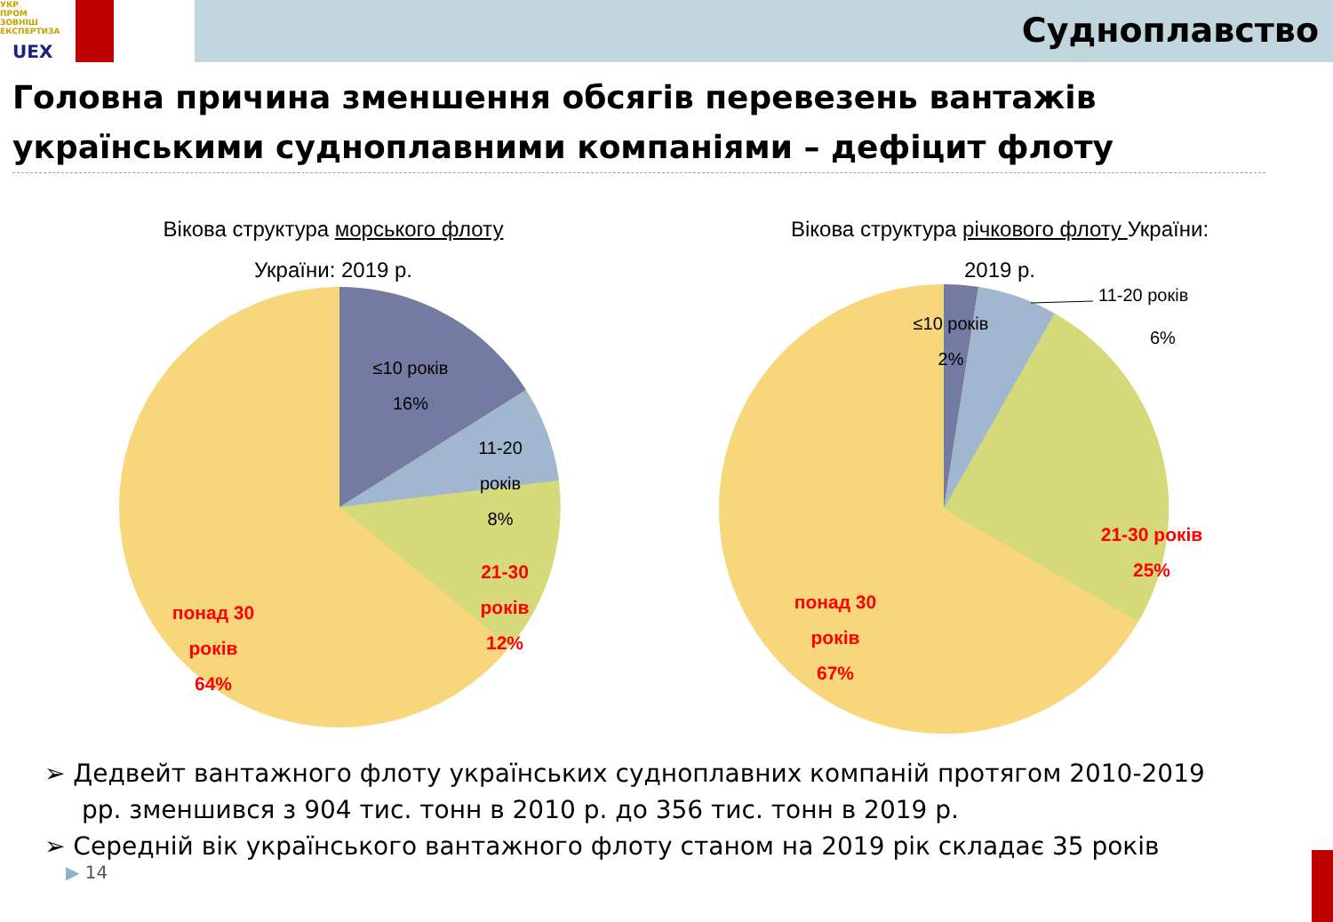УКР
ПРОМ
ЗОВНІШ
ЕКСПЕРТИЗА
UEX
Судноплавство
Головна причина зменшення обсягів перевезень вантажів українськими судноплавними компаніями – дефіцит флоту
Вікова структура морського флоту
України: 2019 р.
≤10 років
16%
11-20
років
8%
21-30
років
12%
понад 30
років
64%
Вікова структура річкового флоту України:
2019 р.
≤10 років
2%
11-20 років
6%
21-30 років
25%
понад 30
років
67%
➢ Дедвейт вантажного флоту українських судноплавних компаній протягом 2010-2019 рр. зменшився з 904 тис. тонн в 2010 р. до 356 тис. тонн в 2019 р.
➢ Середній вік українського вантажного флоту станом на 2019 рік складає 35 років
▶ 14